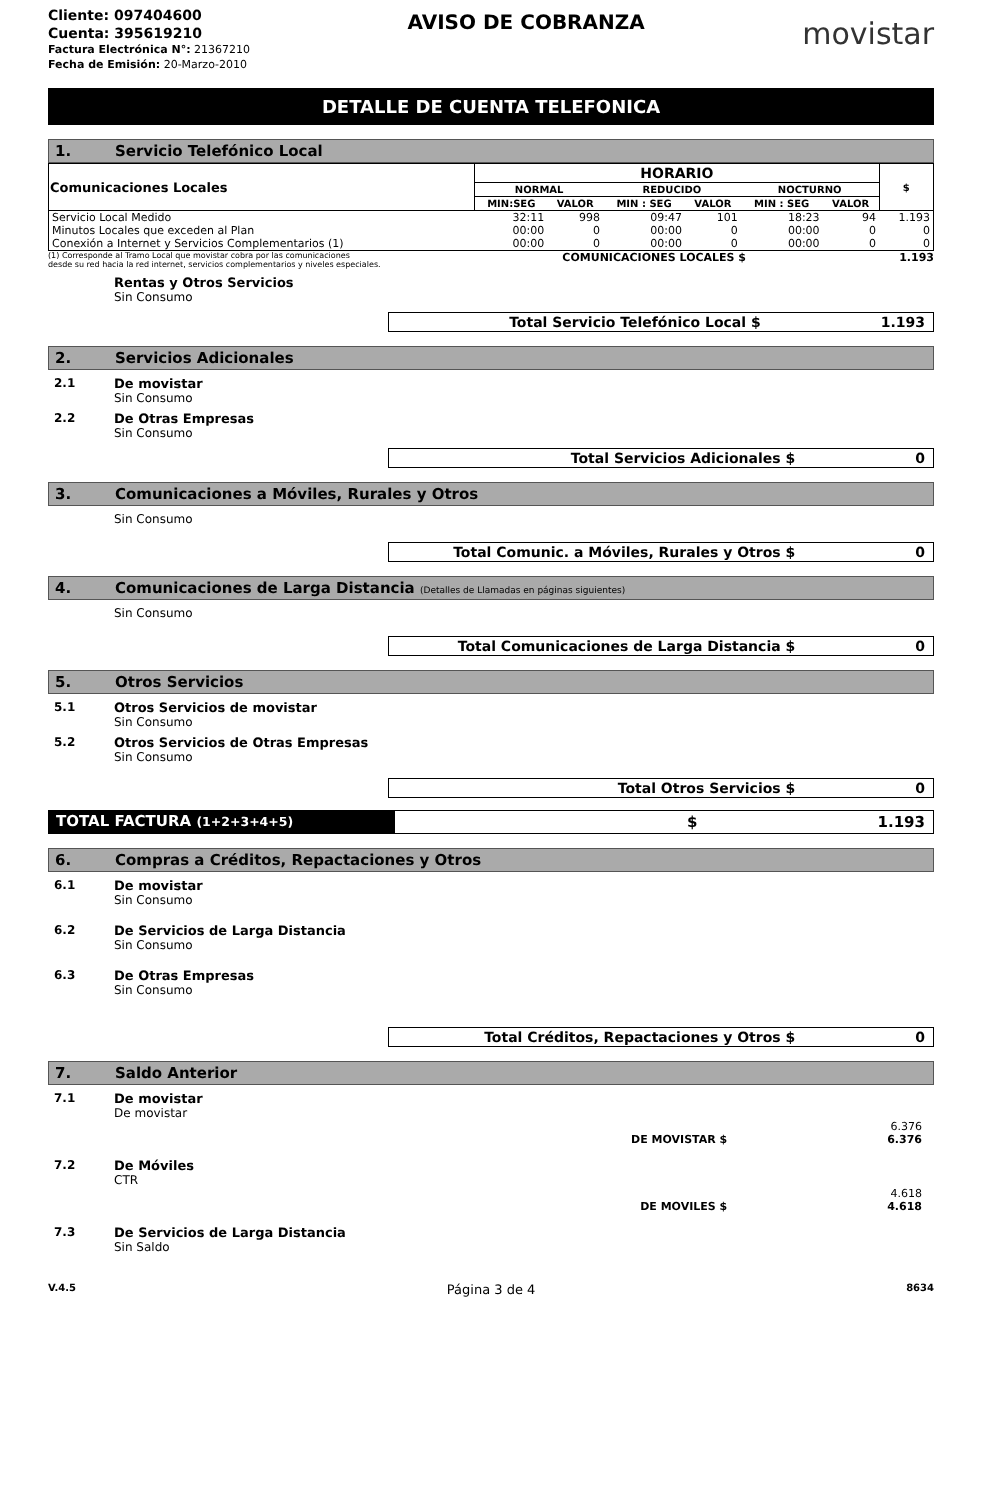Cliente: 097404600
Cuenta: 395619210
Factura Electrónica N°: 21367210
Fecha de Emisión: 20-Marzo-2010
AVISO DE COBRANZA
movistar
DETALLE DE CUENTA TELEFONICA
1. Servicio Telefónico Local
| Comunicaciones Locales | HORARIO | | | | | | $ |
| --- | --- | --- | --- | --- | --- | --- | --- |
| | NORMAL | | REDUCIDO | | NOCTURNO | | |
| | MIN:SEG | VALOR | MIN : SEG | VALOR | MIN : SEG | VALOR | |
| Servicio Local Medido | 32:11 | 998 | 09:47 | 101 | 18:23 | 94 | 1.193 |
| Minutos Locales que exceden al Plan | 00:00 | 0 | 00:00 | 0 | 00:00 | 0 | 0 |
| Conexión a Internet y Servicios Complementarios (1) | 00:00 | 0 | 00:00 | 0 | 00:00 | 0 | 0 |
(1) Corresponde al Tramo Local que movistar cobra por las comunicaciones
desde su red hacia la red internet, servicios complementarios y niveles especiales.
COMUNICACIONES LOCALES $ 1.193
Rentas y Otros Servicios
Sin Consumo
Total Servicio Telefónico Local $ 1.193
2. Servicios Adicionales
2.1 De movistar
Sin Consumo
2.2 De Otras Empresas
Sin Consumo
Total Servicios Adicionales $ 0
3. Comunicaciones a Móviles, Rurales y Otros
Sin Consumo
Total Comunic. a Móviles, Rurales y Otros $ 0
4. Comunicaciones de Larga Distancia (Detalles de Llamadas en páginas siguientes)
Sin Consumo
Total Comunicaciones de Larga Distancia $ 0
5. Otros Servicios
5.1 Otros Servicios de movistar
Sin Consumo
5.2 Otros Servicios de Otras Empresas
Sin Consumo
Total Otros Servicios $ 0
TOTAL FACTURA (1+2+3+4+5)
$ 1.193
6. Compras a Créditos, Repactaciones y Otros
6.1 De movistar
Sin Consumo
6.2 De Servicios de Larga Distancia
Sin Consumo
6.3 De Otras Empresas
Sin Consumo
Total Créditos, Repactaciones y Otros $ 0
7. Saldo Anterior
7.1 De movistar
De movistar
6.376
DE MOVISTAR $ 6.376
7.2 De Móviles
CTR
4.618
DE MOVILES $ 4.618
7.3 De Servicios de Larga Distancia
Sin Saldo
V.4.5 Página 3 de 4 8634